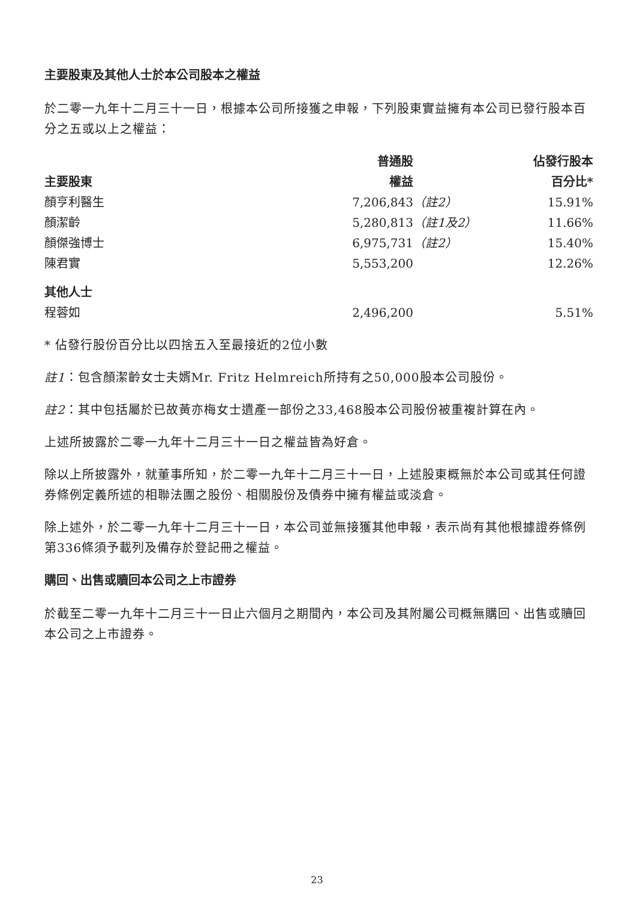主要股東及其他人士於本公司股本之權益
於二零一九年十二月三十一日，根據本公司所接獲之申報，下列股東實益擁有本公司已發行股本百分之五或以上之權益：
| | 普通股 | | 佔發行股本 |
| --- | --- | --- | --- |
| 主要股東 | 權益 | | 百分比* |
| 顏亨利醫生 | 7,206,843 | （註2） | 15.91% |
| 顏潔齡 | 5,280,813 | （註1及2） | 11.66% |
| 顏傑強博士 | 6,975,731 | （註2） | 15.40% |
| 陳君實 | 5,553,200 | | 12.26% |
| 其他人士 | | | |
| 程蓉如 | 2,496,200 | | 5.51% |
* 佔發行股份百分比以四捨五入至最接近的2位小數
註1：包含顏潔齡女士夫婿Mr. Fritz Helmreich所持有之50,000股本公司股份。
註2：其中包括屬於已故黃亦梅女士遺產一部份之33,468股本公司股份被重複計算在內。
上述所披露於二零一九年十二月三十一日之權益皆為好倉。
除以上所披露外，就董事所知，於二零一九年十二月三十一日，上述股東概無於本公司或其任何證券條例定義所述的相聯法團之股份、相關股份及債券中擁有權益或淡倉。
除上述外，於二零一九年十二月三十一日，本公司並無接獲其他申報，表示尚有其他根據證券條例第336條須予載列及備存於登記冊之權益。
購回、出售或贖回本公司之上市證券
於截至二零一九年十二月三十一日止六個月之期間內，本公司及其附屬公司概無購回、出售或贖回本公司之上市證券。
23